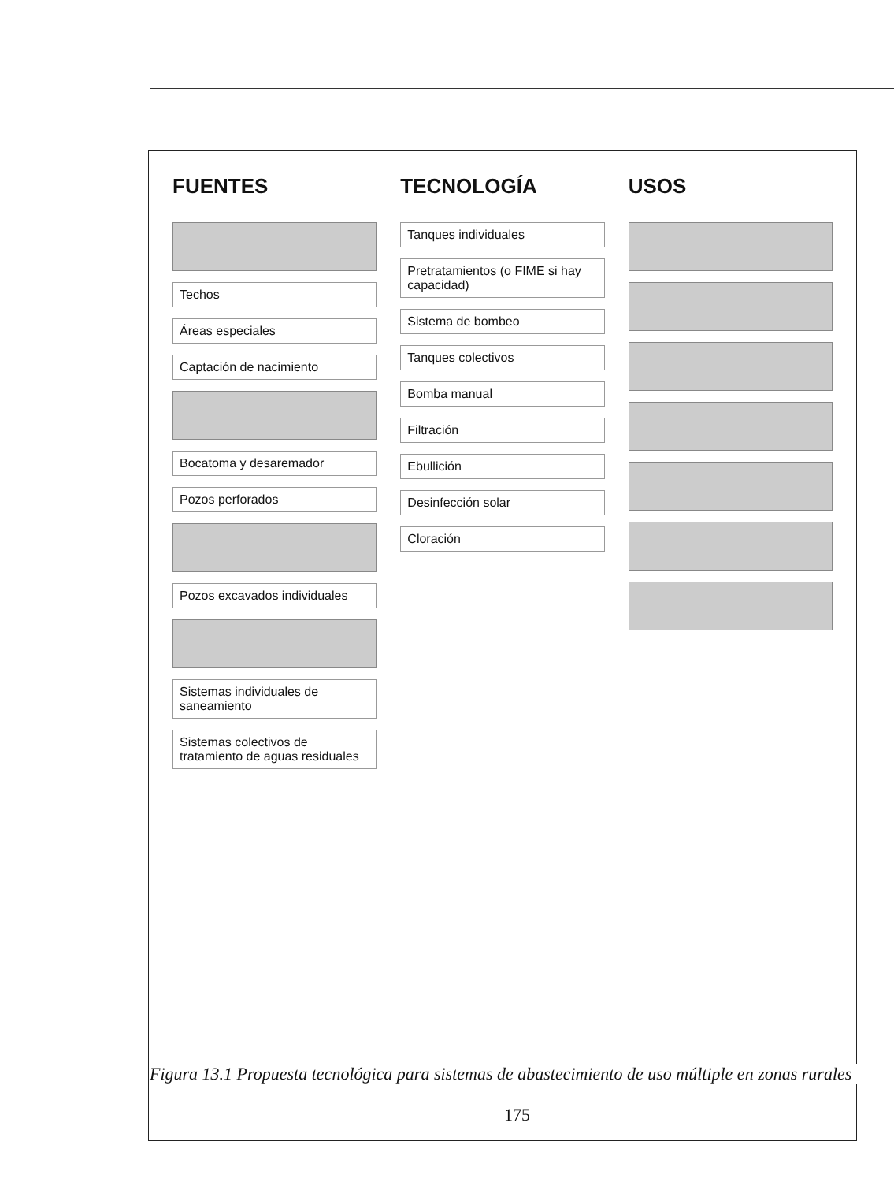FUENTES
Techos
Áreas especiales
Captación de nacimiento
Bocatoma y desaremador
Pozos perforados
Pozos excavados individuales
Sistemas individuales de saneamiento
Sistemas colectivos de tratamiento de aguas residuales
TECNOLOGÍA
Tanques individuales
Pretratamientos (o FIME si hay capacidad)
Sistema de bombeo
Tanques colectivos
Bomba manual
Filtración
Ebullición
Desinfección solar
Cloración
USOS
175
Figura 13.1 Propuesta tecnológica para sistemas de abastecimiento de uso múltiple en zonas rurales